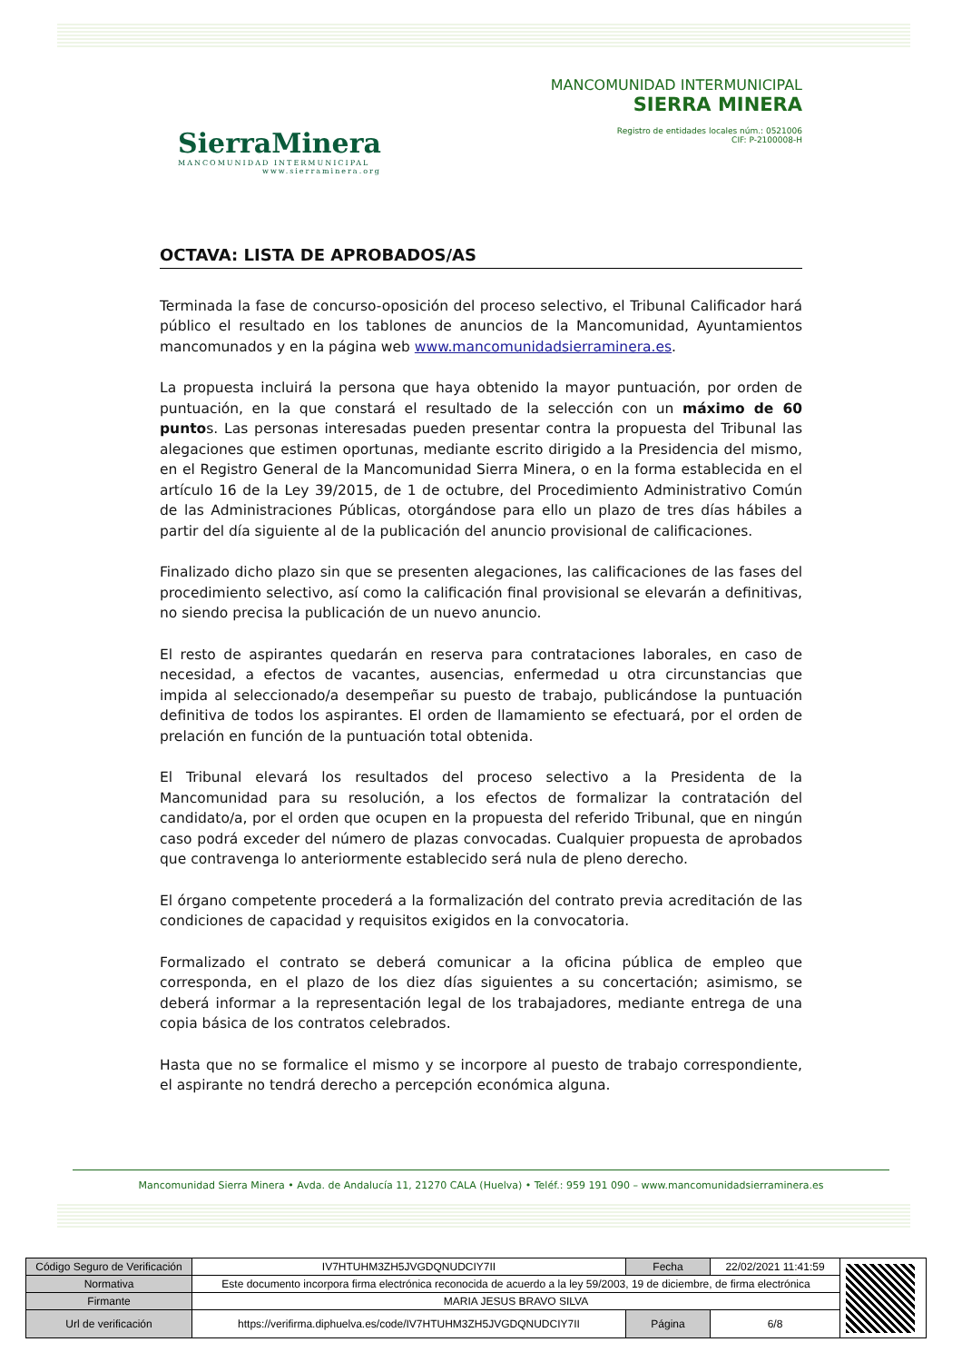SierraMinera
MANCOMUNIDAD INTERMUNICIPAL
www.sierraminera.org
MANCOMUNIDAD INTERMUNICIPAL
SIERRA MINERA
Registro de entidades locales núm.: 0521006
CIF: P-2100008-H
OCTAVA: LISTA DE APROBADOS/AS
Terminada la fase de concurso-oposición del proceso selectivo, el Tribunal Calificador hará público el resultado en los tablones de anuncios de la Mancomunidad, Ayuntamientos mancomunados y en la página web www.mancomunidadsierraminera.es.
La propuesta incluirá la persona que haya obtenido la mayor puntuación, por orden de puntuación, en la que constará el resultado de la selección con un máximo de 60 puntos. Las personas interesadas pueden presentar contra la propuesta del Tribunal las alegaciones que estimen oportunas, mediante escrito dirigido a la Presidencia del mismo, en el Registro General de la Mancomunidad Sierra Minera, o en la forma establecida en el artículo 16 de la Ley 39/2015, de 1 de octubre, del Procedimiento Administrativo Común de las Administraciones Públicas, otorgándose para ello un plazo de tres días hábiles a partir del día siguiente al de la publicación del anuncio provisional de calificaciones.
Finalizado dicho plazo sin que se presenten alegaciones, las calificaciones de las fases del procedimiento selectivo, así como la calificación final provisional se elevarán a definitivas, no siendo precisa la publicación de un nuevo anuncio.
El resto de aspirantes quedarán en reserva para contrataciones laborales, en caso de necesidad, a efectos de vacantes, ausencias, enfermedad u otra circunstancias que impida al seleccionado/a desempeñar su puesto de trabajo, publicándose la puntuación definitiva de todos los aspirantes. El orden de llamamiento se efectuará, por el orden de prelación en función de la puntuación total obtenida.
El Tribunal elevará los resultados del proceso selectivo a la Presidenta de la Mancomunidad para su resolución, a los efectos de formalizar la contratación del candidato/a, por el orden que ocupen en la propuesta del referido Tribunal, que en ningún caso podrá exceder del número de plazas convocadas. Cualquier propuesta de aprobados que contravenga lo anteriormente establecido será nula de pleno derecho.
El órgano competente procederá a la formalización del contrato previa acreditación de las condiciones de capacidad y requisitos exigidos en la convocatoria.
Formalizado el contrato se deberá comunicar a la oficina pública de empleo que corresponda, en el plazo de los diez días siguientes a su concertación; asimismo, se deberá informar a la representación legal de los trabajadores, mediante entrega de una copia básica de los contratos celebrados.
Hasta que no se formalice el mismo y se incorpore al puesto de trabajo correspondiente, el aspirante no tendrá derecho a percepción económica alguna.
Mancomunidad Sierra Minera • Avda. de Andalucía 11, 21270 CALA (Huelva) • Teléf.: 959 191 090 – www.mancomunidadsierraminera.es
| Código Seguro de Verificación | IV7HTUHM3ZH5JVGDQNUDCIY7II | Fecha | 22/02/2021 11:41:59 | |
| Normativa | Este documento incorpora firma electrónica reconocida de acuerdo a la ley 59/2003, 19 de diciembre, de firma electrónica | | | |
| Firmante | MARIA JESUS BRAVO SILVA | | | |
| Url de verificación | https://verifirma.diphuelva.es/code/IV7HTUHM3ZH5JVGDQNUDCIY7II | Página | 6/8 | |